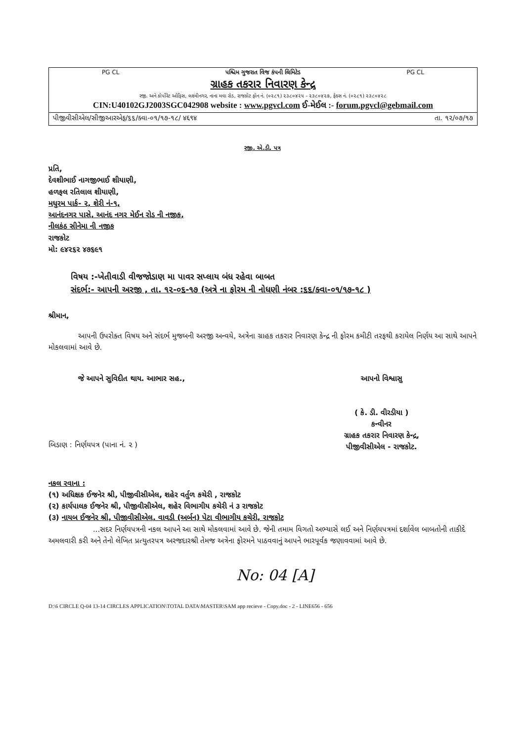PG CL પશ્ચિમ ગુજરાત વિજ કંપની લિમિટેડ PG CL
ગ્રાહક તકરાર નિવારણ કેન્દ્ર
રજી. અને કોર્પોરેટ ઓફિસ, લક્ષ્મીનગર, નાના મવા રોડ, રાજકોટ ફોન નં. (૦૨૮૧) ૨૩૮૦૪૨૫ - ૨૩૮૦૪૨૭, ફેક્સ નં. (૦૨૮૧) ૨૩૮૦૪૨૮
CIN:U40102GJ2003SGC042908 website : www.pgvcl.com ઈ-મેઈલ :- forum.pgvcl@gebmail.com
પીજીવીસીએલ/સીજીઆરએફ/૬૬/ક્વા-૦૧/૧૭-૧૮/ ४६९४ તા. ૧૨/૦૭/૧૭
રજી. એ.ડી. પત્ર
પ્રતિ,
દેવશીભાઈ નાગજીભાઈ શીયાણી,
હળફલ રતિલાલ શીયાણી,
મધુરમ પાર્ક- ૨, શેરી નં-૧,
આનંદનગર પાસે, આનંદ નગર મેઈન રોડ ની નજીક,
નીલકંઠ સીનેમા ની નજીક
રાજકોટ
મો: ૯૪૨૬૨ ૪૭૬૯૧
વિષય :-ખેતીવાડી વીજજોડાણ મા પાવર સપ્લાય બંધ રહેવા બાબત
સંદર્ભ:- આપની અરજી , તા. ૧૨-૦૬-૧૭ (અત્રે ના ફોરમ ની નોધણી નંબર :૬૬/ક્વા-૦૧/૧૭-૧૮ )
શ્રીમાન,
આપની ઉપરોક્ત વિષય અને સંદર્ભ મુજબની અરજી અન્વયે, અત્રેના ગ્રાહક તકરાર નિવારણ કેન્દ્ર ની ફોરમ કમીટી તરફથી કરાયેલ નિર્ણય આ સાથે આપને મોકલવામાં આવે છે.
જે આપને સુવિદીત થાય. આભાર સહ.,
બિડાણ : નિર્ણયપત્ર (પાના નં. ૨ )
આપનો વિશ્વાસુ
( કે. ડી. વીરડીયા )
કન્વીનર
ગ્રાહક તકરાર નિવારણ કેન્દ્ર,
પીજીવીસીએલ - રાજકોટ.
નકલ રવાના :
(૧) અધિક્ષક ઈજનેર શ્રી, પીજીવીસીએલ, શહેર વર્તુળ કચેરી , રાજકોટ
(૨) કાર્યપાલક ઈજનેર શ્રી, પીજીવીસીએલ, શહેર વિભાગીય કચેરી નં ૩ રાજકોટ
(૩) નાયબ ઈજનેર શ્રી, પીજીવીસીએલ, વાવડી (અર્બન) પેટા વીભાગીય કચેરી, રાજકોટ
...સદર નિર્ણયપત્રની નકલ આપને આ સાથે મોકલવામાં આવે છે. જેની તમામ વિગતો અભ્યાસે લઈ અને નિર્ણયપત્રમાં દર્શાવેલ બાબતોની તાકીદે અમલવારી કરી અને તેનો લેખિત પ્રત્યુતરપત્ર અરજદારશ્રી તેમજ અત્રેના ફોરમને પાઠવવાનું આપને ભારપૂર્વક જણાવવામાં આવે છે.
No: 04 [A]
D:\6 CIRCLE Q-04 13-14 CIRCLES APPLICATION\TOTAL DATA\MASTER\SAM app recieve - Copy.doc - 2 - LINE656 - 656